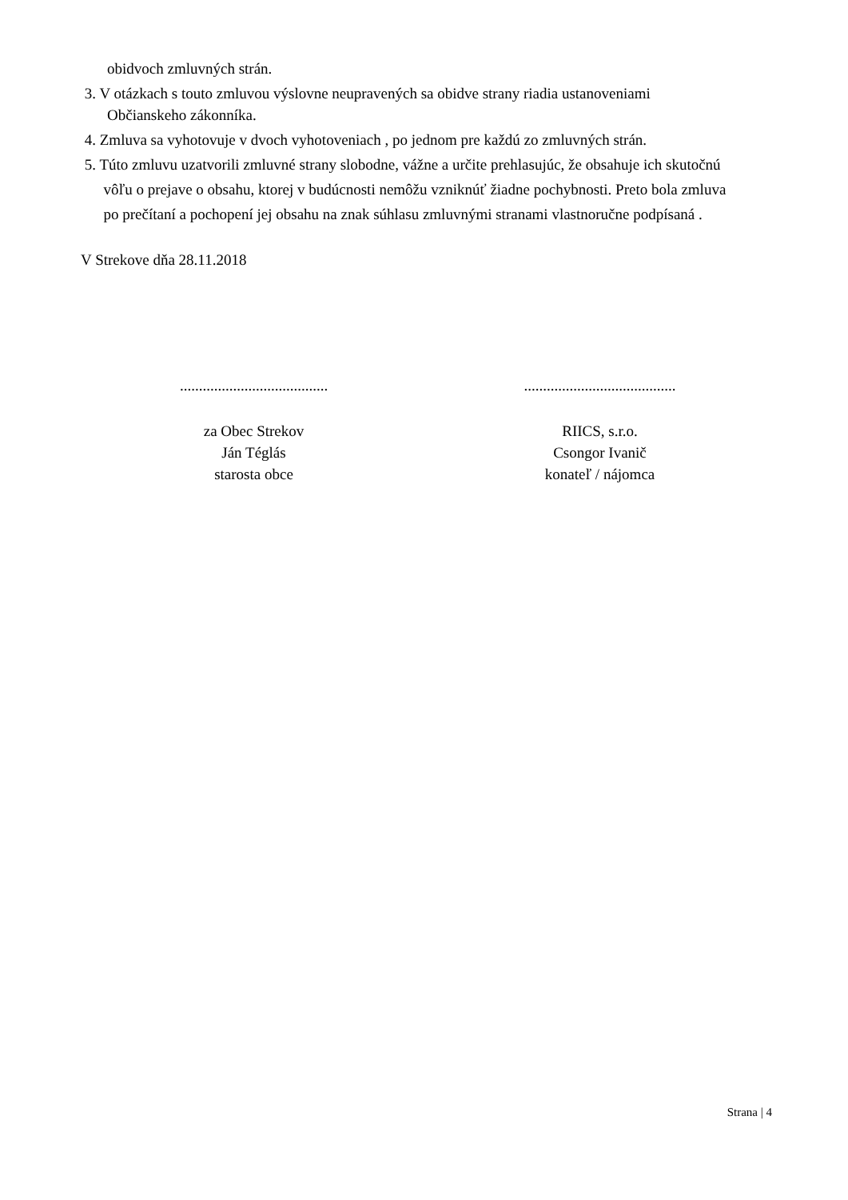obidvoch zmluvných strán.
3. V otázkach s touto zmluvou výslovne neupravených sa obidve strany riadia ustanoveniami
Občianskeho zákonníka.
4. Zmluva sa vyhotovuje v dvoch vyhotoveniach , po jednom pre každú zo zmluvných strán.
5. Túto zmluvu uzatvorili zmluvné strany slobodne, vážne a určite prehlasujúc, že obsahuje ich skutočnú
vôľu o prejave o obsahu, ktorej v budúcnosti nemôžu vzniknúť žiadne pochybnosti. Preto bola zmluva
po prečítaní a pochopení jej obsahu na znak súhlasu zmluvnými stranami vlastnoručne podpísaná .
V Strekove dňa 28.11.2018
.......................................
........................................
za Obec Strekov
Ján Téglás
starosta obce
RIICS, s.r.o.
Csongor Ivanič
konateľ / nájomca
Strana | 4